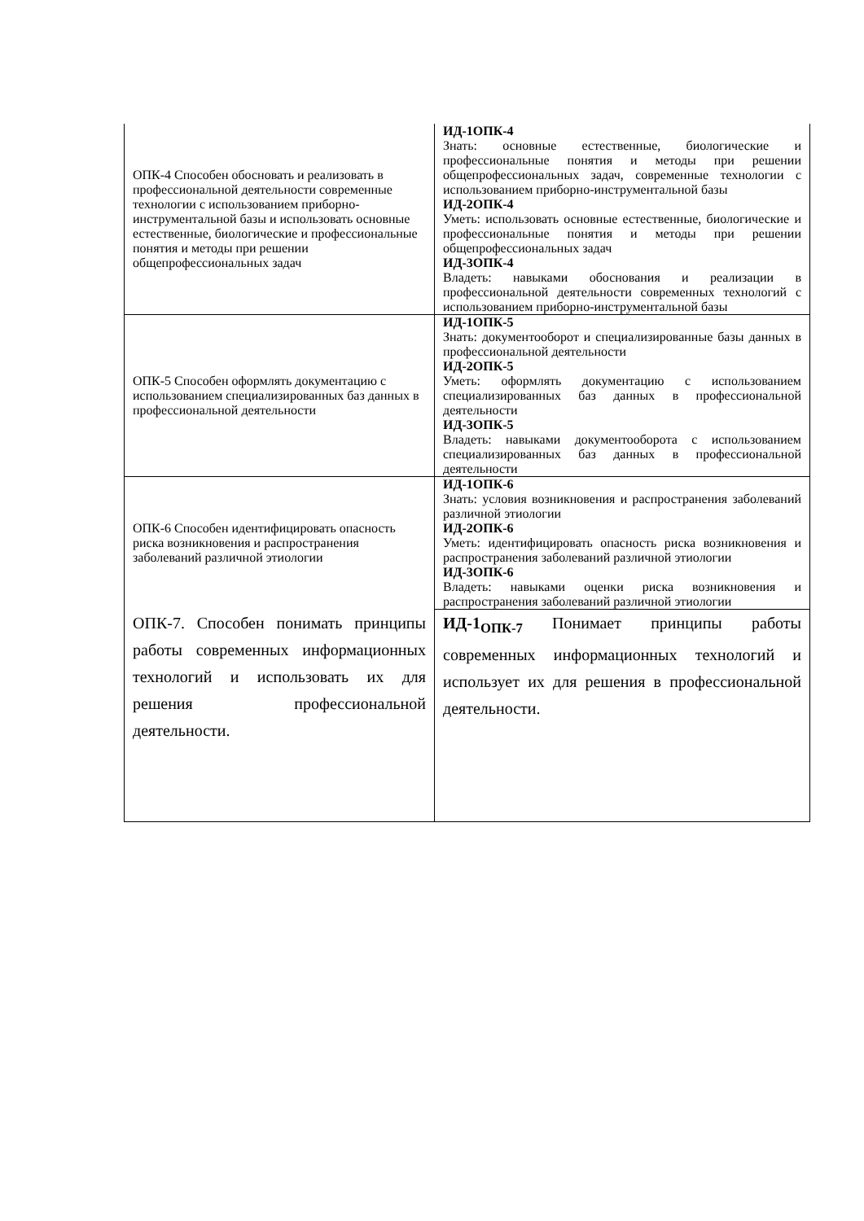| ОПК-4 Способен обосновать и реализовать в профессиональной деятельности современные технологии с использованием приборно-инструментальной базы и использовать основные естественные, биологические и профессиональные понятия и методы при решении общепрофессиональных задач | ИД-1ОПК-4 Знать: основные естественные, биологические и профессиональные понятия и методы при решении общепрофессиональных задач, современные технологии с использованием приборно-инструментальной базы ИД-2ОПК-4 Уметь: использовать основные естественные, биологические и профессиональные понятия и методы при решении общепрофессиональных задач ИД-3ОПК-4 Владеть: навыками обоснования и реализации в профессиональной деятельности современных технологий с использованием приборно-инструментальной базы |
| ОПК-5 Способен оформлять документацию с использованием специализированных баз данных в профессиональной деятельности | ИД-1ОПК-5 Знать: документооборот и специализированные базы данных в профессиональной деятельности ИД-2ОПК-5 Уметь: оформлять документацию с использованием специализированных баз данных в профессиональной деятельности ИД-3ОПК-5 Владеть: навыками документооборота с использованием специализированных баз данных в профессиональной деятельности |
| ОПК-6 Способен идентифицировать опасность риска возникновения и распространения заболеваний различной этиологии | ИД-1ОПК-6 Знать: условия возникновения и распространения заболеваний различной этиологии ИД-2ОПК-6 Уметь: идентифицировать опасность риска возникновения и распространения заболеваний различной этиологии ИД-3ОПК-6 Владеть: навыками оценки риска возникновения и распространения заболеваний различной этиологии |
| ОПК-7. Способен понимать принципы работы современных информационных технологий и использовать их для решения профессиональной деятельности. | ИД-1<sub>ОПК-7</sub> Понимает принципы работы современных информационных технологий и использует их для решения в профессиональной деятельности. |